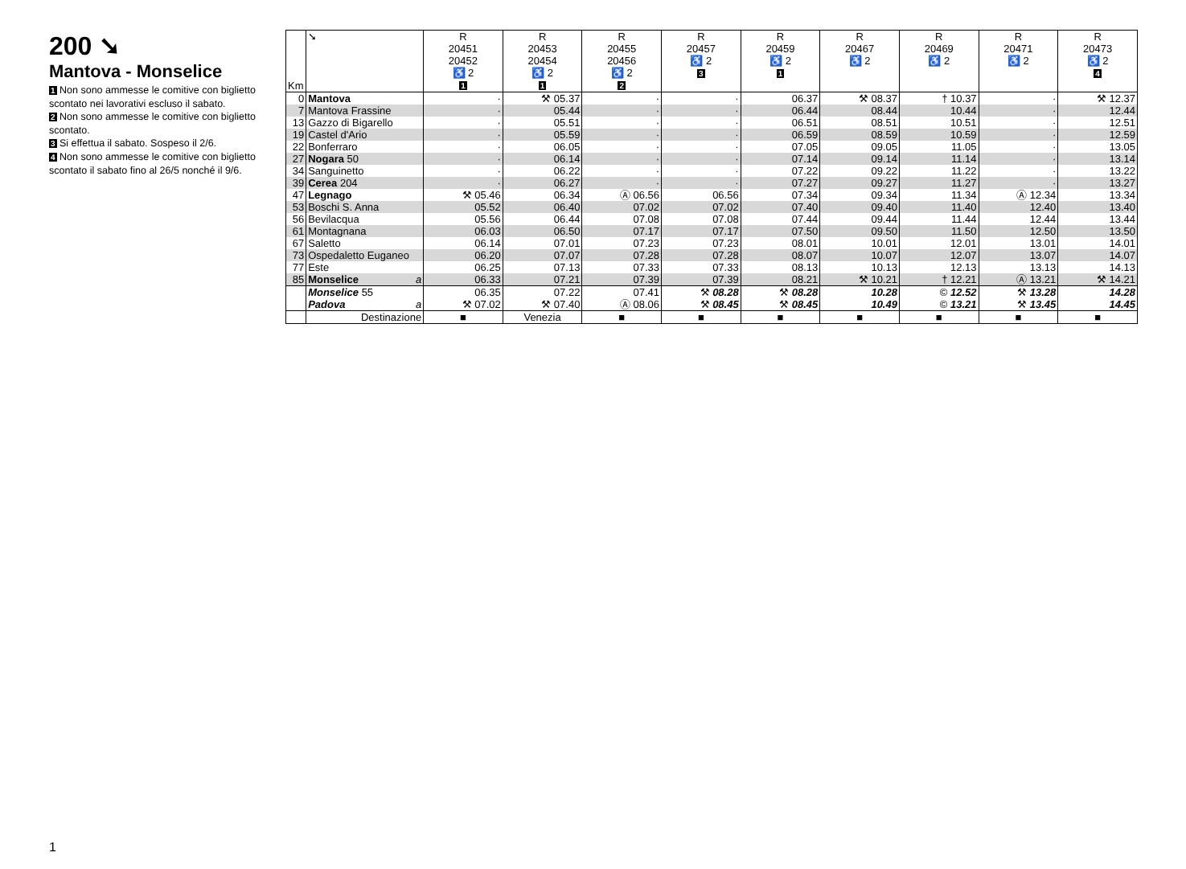200 ➘
Mantova - Monselice
1 Non sono ammesse le comitive con biglietto scontato nei lavorativi escluso il sabato.
2 Non sono ammesse le comitive con biglietto scontato.
3 Si effettua il sabato. Sospeso il 2/6.
4 Non sono ammesse le comitive con biglietto scontato il sabato fino al 26/5 nonché il 9/6.
| Km | ➘ | R 20451 20452 ♿ 2 1 | R 20453 20454 ♿ 2 1 | R 20455 20456 ♿ 2 2 | R 20457 ♿ 2 3 | R 20459 ♿ 2 1 | R 20467 ♿ 2 | R 20469 ♿ 2 | R 20471 ♿ 2 | R 20473 ♿ 2 4 |
| --- | --- | --- | --- | --- | --- | --- | --- | --- | --- | --- |
| 0 | Mantova | · | ⚒ 05.37 | · | · | 06.37 | ⚒ 08.37 | † 10.37 | · | ⚒ 12.37 |
| 7 | Mantova Frassine | · | 05.44 | · | · | 06.44 | 08.44 | 10.44 | · | 12.44 |
| 13 | Gazzo di Bigarello | · | 05.51 | · | · | 06.51 | 08.51 | 10.51 | · | 12.51 |
| 19 | Castel d'Ario | · | 05.59 | · | · | 06.59 | 08.59 | 10.59 | · | 12.59 |
| 22 | Bonferraro | · | 06.05 | · | · | 07.05 | 09.05 | 11.05 | · | 13.05 |
| 27 | Nogara 50 | · | 06.14 | · | · | 07.14 | 09.14 | 11.14 | · | 13.14 |
| 34 | Sanguinetto | · | 06.22 | · | · | 07.22 | 09.22 | 11.22 | · | 13.22 |
| 39 | Cerea 204 | · | 06.27 | · | · | 07.27 | 09.27 | 11.27 | · | 13.27 |
| 47 | Legnago | ⚒ 05.46 | 06.34 | Ⓐ 06.56 | 06.56 | 07.34 | 09.34 | 11.34 | Ⓐ 12.34 | 13.34 |
| 53 | Boschi S. Anna | 05.52 | 06.40 | 07.02 | 07.02 | 07.40 | 09.40 | 11.40 | 12.40 | 13.40 |
| 56 | Bevilacqua | 05.56 | 06.44 | 07.08 | 07.08 | 07.44 | 09.44 | 11.44 | 12.44 | 13.44 |
| 61 | Montagnana | 06.03 | 06.50 | 07.17 | 07.17 | 07.50 | 09.50 | 11.50 | 12.50 | 13.50 |
| 67 | Saletto | 06.14 | 07.01 | 07.23 | 07.23 | 08.01 | 10.01 | 12.01 | 13.01 | 14.01 |
| 73 | Ospedaletto Euganeo | 06.20 | 07.07 | 07.28 | 07.28 | 08.07 | 10.07 | 12.07 | 13.07 | 14.07 |
| 77 | Este | 06.25 | 07.13 | 07.33 | 07.33 | 08.13 | 10.13 | 12.13 | 13.13 | 14.13 |
| 85 | Monselice a | 06.33 | 07.21 | 07.39 | 07.39 | 08.21 | ⚒ 10.21 | † 12.21 | Ⓐ 13.21 | ⚒ 14.21 |
| | Monselice 55 | 06.35 | 07.22 | 07.41 | ⚒ 08.28 | ⚒ 08.28 | 10.28 | © 12.52 | ⚒ 13.28 | 14.28 |
| | Padova a | ⚒ 07.02 | ⚒ 07.40 | Ⓐ 08.06 | ⚒ 08.45 | ⚒ 08.45 | 10.49 | © 13.21 | ⚒ 13.45 | 14.45 |
| | Destinazione | ■ | Venezia | ■ | ■ | ■ | ■ | ■ | ■ | ■ |
1